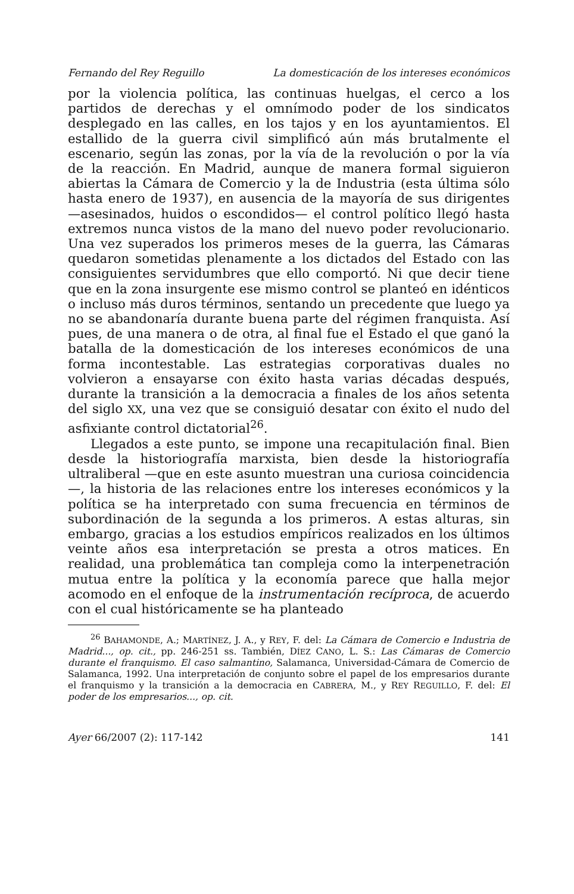Fernando del Rey Reguillo La domesticación de los intereses económicos
por la violencia política, las continuas huelgas, el cerco a los partidos de derechas y el omnímodo poder de los sindicatos desplegado en las calles, en los tajos y en los ayuntamientos. El estallido de la guerra civil simplificó aún más brutalmente el escenario, según las zonas, por la vía de la revolución o por la vía de la reacción. En Madrid, aunque de manera formal siguieron abiertas la Cámara de Comercio y la de Industria (esta última sólo hasta enero de 1937), en ausencia de la mayoría de sus dirigentes —asesinados, huidos o escondidos— el control político llegó hasta extremos nunca vistos de la mano del nuevo poder revolucionario. Una vez superados los primeros meses de la guerra, las Cámaras quedaron sometidas plenamente a los dictados del Estado con las consiguientes servidumbres que ello comportó. Ni que decir tiene que en la zona insurgente ese mismo control se planteó en idénticos o incluso más duros términos, sentando un precedente que luego ya no se abandonaría durante buena parte del régimen franquista. Así pues, de una manera o de otra, al final fue el Estado el que ganó la batalla de la domesticación de los intereses económicos de una forma incontestable. Las estrategias corporativas duales no volvieron a ensayarse con éxito hasta varias décadas después, durante la transición a la democracia a finales de los años setenta del siglo XX, una vez que se consiguió desatar con éxito el nudo del asfixiante control dictatorial<sup>26</sup>.
Llegados a este punto, se impone una recapitulación final. Bien desde la historiografía marxista, bien desde la historiografía ultraliberal —que en este asunto muestran una curiosa coincidencia—, la historia de las relaciones entre los intereses económicos y la política se ha interpretado con suma frecuencia en términos de subordinación de la segunda a los primeros. A estas alturas, sin embargo, gracias a los estudios empíricos realizados en los últimos veinte años esa interpretación se presta a otros matices. En realidad, una problemática tan compleja como la interpenetración mutua entre la política y la economía parece que halla mejor acomodo en el enfoque de la instrumentación recíproca, de acuerdo con el cual históricamente se ha planteado
<sup>26</sup> BAHAMONDE, A.; MARTÍNEZ, J. A., y REY, F. del: La Cámara de Comercio e Industria de Madrid..., op. cit., pp. 246-251 ss. También, DÍEZ CANO, L. S.: Las Cámaras de Comercio durante el franquismo. El caso salmantino, Salamanca, Universidad-Cámara de Comercio de Salamanca, 1992. Una interpretación de conjunto sobre el papel de los empresarios durante el franquismo y la transición a la democracia en CABRERA, M., y REY REGUILLO, F. del: El poder de los empresarios..., op. cit.
Ayer 66/2007 (2): 117-142 141